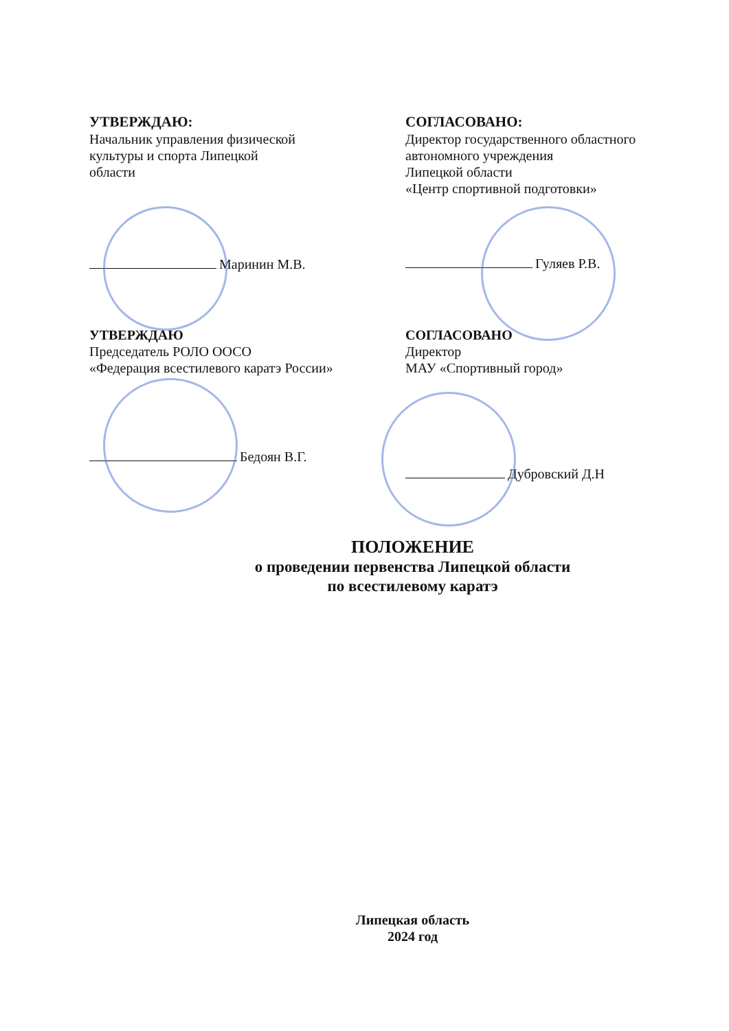УТВЕРЖДАЮ:
Начальник управления физической
культуры и спорта Липецкой
области
Маринин М.В.
СОГЛАСОВАНО:
Директор государственного областного
автономного учреждения
Липецкой области
«Центр спортивной подготовки»
Гуляев Р.В.
УТВЕРЖДАЮ
Председатель РОЛО ООСО
«Федерация всестилевого каратэ России»
Бедоян В.Г.
СОГЛАСОВАНО
Директор
МАУ «Спортивный город»
Дубровский Д.Н
ПОЛОЖЕНИЕ
о проведении первенства Липецкой области
по всестилевому каратэ
Липецкая область
2024 год